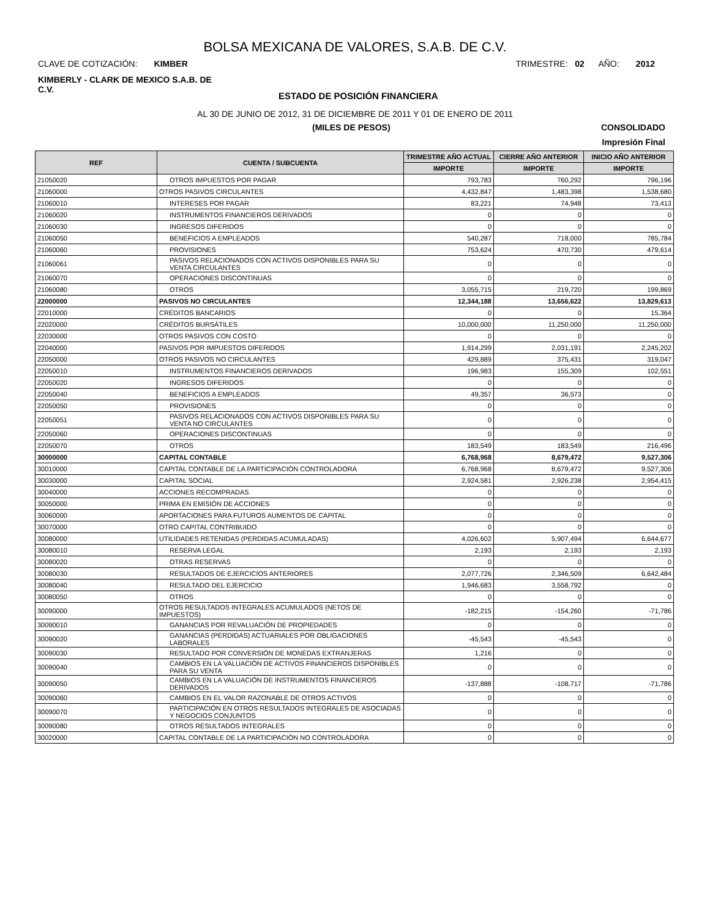BOLSA MEXICANA DE VALORES, S.A.B. DE C.V.
CLAVE DE COTIZACIÓN: KIMBER TRIMESTRE: 02 AÑO: 2012
KIMBERLY - CLARK DE MEXICO S.A.B. DE C.V.
ESTADO DE POSICIÓN FINANCIERA
AL 30 DE JUNIO DE 2012, 31 DE DICIEMBRE DE 2011 Y 01 DE ENERO DE 2011
(MILES DE PESOS) CONSOLIDADO
Impresión Final
| REF | CUENTA / SUBCUENTA | TRIMESTRE AÑO ACTUAL | CIERRE AÑO ANTERIOR | INICIO AÑO ANTERIOR |
| --- | --- | --- | --- | --- |
| | | IMPORTE | IMPORTE | IMPORTE |
| 21050020 | OTROS IMPUESTOS POR PAGAR | 793,783 | 760,292 | 796,196 |
| 21060000 | OTROS PASIVOS CIRCULANTES | 4,432,847 | 1,483,398 | 1,538,680 |
| 21060010 | INTERESES POR PAGAR | 83,221 | 74,948 | 73,413 |
| 21060020 | INSTRUMENTOS FINANCIEROS DERIVADOS | 0 | 0 | 0 |
| 21060030 | INGRESOS DIFERIDOS | 0 | 0 | 0 |
| 21060050 | BENEFICIOS A EMPLEADOS | 540,287 | 718,000 | 785,784 |
| 21060060 | PROVISIONES | 753,624 | 470,730 | 479,614 |
| 21060061 | PASIVOS RELACIONADOS CON ACTIVOS DISPONIBLES PARA SU VENTA CIRCULANTES | 0 | 0 | 0 |
| 21060070 | OPERACIONES DISCONTINUAS | 0 | 0 | 0 |
| 21060080 | OTROS | 3,055,715 | 219,720 | 199,869 |
| 22000000 | PASIVOS NO CIRCULANTES | 12,344,188 | 13,656,622 | 13,829,613 |
| 22010000 | CRÉDITOS BANCARIOS | 0 | 0 | 15,364 |
| 22020000 | CRÉDITOS BURSÁTILES | 10,000,000 | 11,250,000 | 11,250,000 |
| 22030000 | OTROS PASIVOS CON COSTO | 0 | 0 | 0 |
| 22040000 | PASIVOS POR IMPUESTOS DIFERIDOS | 1,914,299 | 2,031,191 | 2,245,202 |
| 22050000 | OTROS PASIVOS NO CIRCULANTES | 429,889 | 375,431 | 319,047 |
| 22050010 | INSTRUMENTOS FINANCIEROS DERIVADOS | 196,983 | 155,309 | 102,551 |
| 22050020 | INGRESOS DIFERIDOS | 0 | 0 | 0 |
| 22050040 | BENEFICIOS A EMPLEADOS | 49,357 | 36,573 | 0 |
| 22050050 | PROVISIONES | 0 | 0 | 0 |
| 22050051 | PASIVOS RELACIONADOS CON ACTIVOS DISPONIBLES PARA SU VENTA NO CIRCULANTES | 0 | 0 | 0 |
| 22050060 | OPERACIONES DISCONTINUAS | 0 | 0 | 0 |
| 22050070 | OTROS | 183,549 | 183,549 | 216,496 |
| 30000000 | CAPITAL CONTABLE | 6,768,968 | 8,679,472 | 9,527,306 |
| 30010000 | CAPITAL CONTABLE DE LA PARTICIPACIÓN CONTROLADORA | 6,768,968 | 8,679,472 | 9,527,306 |
| 30030000 | CAPITAL SOCIAL | 2,924,581 | 2,926,238 | 2,954,415 |
| 30040000 | ACCIONES RECOMPRADAS | 0 | 0 | 0 |
| 30050000 | PRIMA EN EMISIÓN DE ACCIONES | 0 | 0 | 0 |
| 30060000 | APORTACIONES PARA FUTUROS AUMENTOS DE CAPITAL | 0 | 0 | 0 |
| 30070000 | OTRO CAPITAL CONTRIBUIDO | 0 | 0 | 0 |
| 30080000 | UTILIDADES RETENIDAS (PERDIDAS ACUMULADAS) | 4,026,602 | 5,907,494 | 6,644,677 |
| 30080010 | RESERVA LEGAL | 2,193 | 2,193 | 2,193 |
| 30080020 | OTRAS RESERVAS | 0 | 0 | 0 |
| 30080030 | RESULTADOS DE EJERCICIOS ANTERIORES | 2,077,726 | 2,346,509 | 6,642,484 |
| 30080040 | RESULTADO DEL EJERCICIO | 1,946,683 | 3,558,792 | 0 |
| 30080050 | OTROS | 0 | 0 | 0 |
| 30090000 | OTROS RESULTADOS INTEGRALES ACUMULADOS (NETOS DE IMPUESTOS) | -182,215 | -154,260 | -71,786 |
| 30090010 | GANANCIAS POR REVALUACIÓN DE PROPIEDADES | 0 | 0 | 0 |
| 30090020 | GANANCIAS (PERDIDAS) ACTUARIALES POR OBLIGACIONES LABORALES | -45,543 | -45,543 | 0 |
| 30090030 | RESULTADO POR CONVERSIÓN DE MONEDAS EXTRANJERAS | 1,216 | 0 | 0 |
| 30090040 | CAMBIOS EN LA VALUACIÓN DE ACTIVOS FINANCIEROS DISPONIBLES PARA SU VENTA | 0 | 0 | 0 |
| 30090050 | CAMBIOS EN LA VALUACIÓN DE INSTRUMENTOS FINANCIEROS DERIVADOS | -137,888 | -108,717 | -71,786 |
| 30090060 | CAMBIOS EN EL VALOR RAZONABLE DE OTROS ACTIVOS | 0 | 0 | 0 |
| 30090070 | PARTICIPACIÓN EN OTROS RESULTADOS INTEGRALES DE ASOCIADAS Y NEGOCIOS CONJUNTOS | 0 | 0 | 0 |
| 30090080 | OTROS RESULTADOS INTEGRALES | 0 | 0 | 0 |
| 30020000 | CAPITAL CONTABLE DE LA PARTICIPACIÓN NO CONTROLADORA | 0 | 0 | 0 |